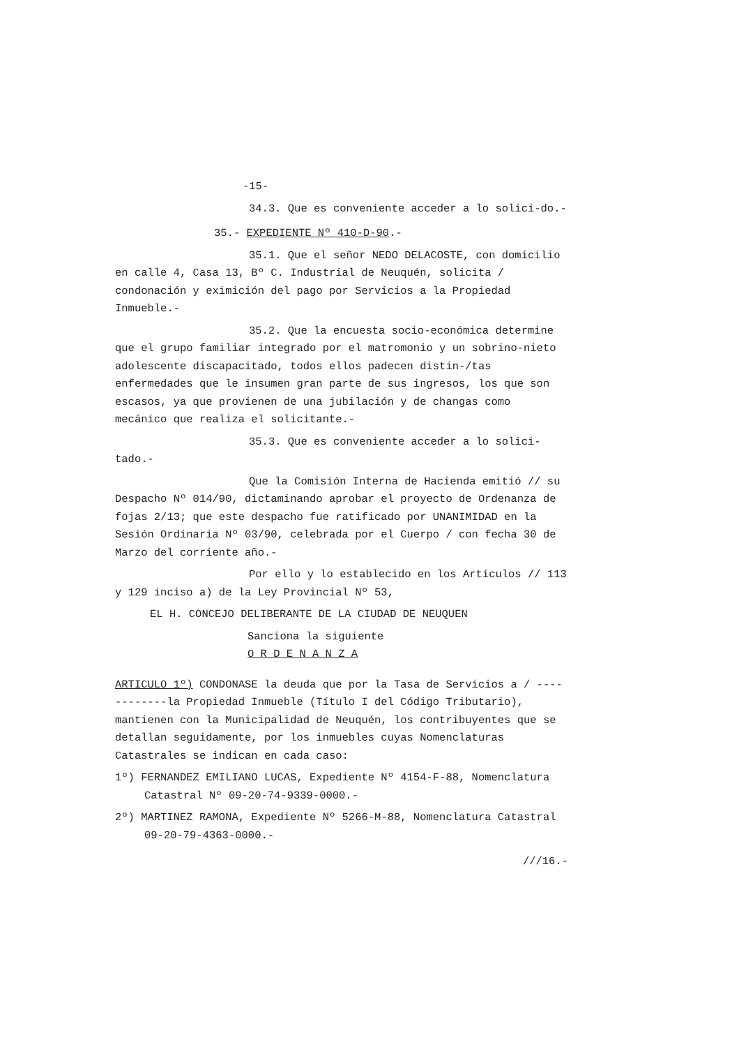-15-
34.3. Que es conveniente acceder a lo solici-do.-
35.- EXPEDIENTE Nº 410-D-90.-
35.1. Que el señor NEDO DELACOSTE, con domicilio en calle 4, Casa 13, Bº C. Industrial de Neuquén, solicita / condonación y eximición del pago por Servicios a la Propiedad Inmueble.-
35.2. Que la encuesta socio-económica determine que el grupo familiar integrado por el matromonio y un sobrino-nieto adolescente discapacitado, todos ellos padecen distin-/tas enfermedades que le insumen gran parte de sus ingresos, los que son escasos, ya que provienen de una jubilación y de changas como mecánico que realiza el solicitante.-
35.3. Que es conveniente acceder a lo solici-tado.-
Que la Comisión Interna de Hacienda emitió // su Despacho Nº 014/90, dictaminando aprobar el proyecto de Ordenanza de fojas 2/13; que este despacho fue ratificado por UNANIMIDAD en la Sesión Ordinaria Nº 03/90, celebrada por el Cuerpo / con fecha 30 de Marzo del corriente año.-
Por ello y lo establecido en los Artículos // 113 y 129 inciso a) de la Ley Provincial Nº 53,
EL H. CONCEJO DELIBERANTE DE LA CIUDAD DE NEUQUEN
Sanciona la siguiente
O R D E N A N Z A
ARTICULO 1º) CONDONASE la deuda que por la Tasa de Servicios a / ------------la Propiedad Inmueble (Título I del Código Tributario), mantienen con la Municipalidad de Neuquén, los contribuyentes que se detallan seguidamente, por los inmuebles cuyas Nomenclaturas Catastrales se indican en cada caso:
1º) FERNANDEZ EMILIANO LUCAS, Expediente Nº 4154-F-88, Nomenclatura Catastral Nº 09-20-74-9339-0000.-
2º) MARTINEZ RAMONA, Expediente Nº 5266-M-88, Nomenclatura Catastral 09-20-79-4363-0000.-
///16.-